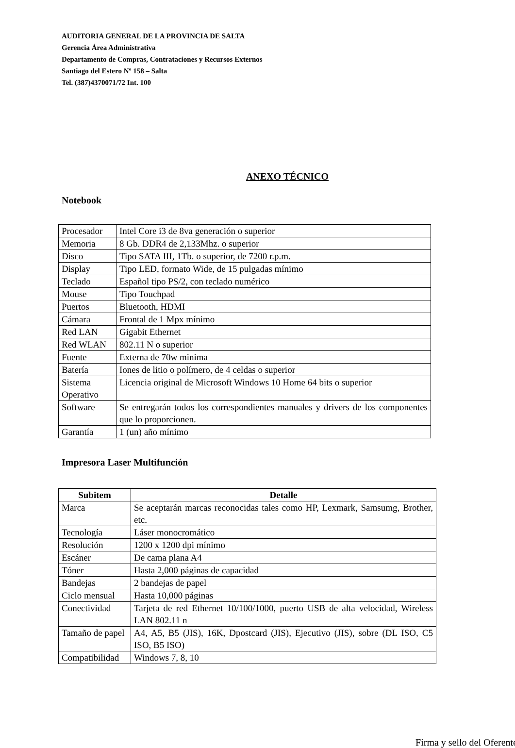AUDITORIA GENERAL DE LA PROVINCIA DE SALTA
Gerencia Área Administrativa
Departamento de Compras, Contrataciones y Recursos Externos
Santiago del Estero Nº 158 – Salta
Tel. (387)4370071/72 Int. 100
ANEXO TÉCNICO
Notebook
| Procesador | Intel Core i3 de 8va generación o superior |
| Memoria | 8 Gb. DDR4 de 2,133Mhz. o superior |
| Disco | Tipo SATA III, 1Tb. o superior, de 7200 r.p.m. |
| Display | Tipo LED, formato Wide, de 15 pulgadas mínimo |
| Teclado | Español tipo PS/2, con teclado numérico |
| Mouse | Tipo Touchpad |
| Puertos | Bluetooth, HDMI |
| Cámara | Frontal de 1 Mpx mínimo |
| Red LAN | Gigabit Ethernet |
| Red WLAN | 802.11 N o superior |
| Fuente | Externa de 70w minima |
| Batería | Iones de litio o polímero, de 4 celdas o superior |
| Sistema Operativo | Licencia original de Microsoft Windows 10 Home 64 bits o superior |
| Software | Se entregarán todos los correspondientes manuales y drivers de los componentes que lo proporcionen. |
| Garantía | 1 (un) año mínimo |
Impresora Laser Multifunción
| Subitem | Detalle |
| --- | --- |
| Marca | Se aceptarán marcas reconocidas tales como HP, Lexmark, Samsumg, Brother, etc. |
| Tecnología | Láser monocromático |
| Resolución | 1200 x 1200 dpi mínimo |
| Escáner | De cama plana A4 |
| Tóner | Hasta 2,000 páginas de capacidad |
| Bandejas | 2 bandejas de papel |
| Ciclo mensual | Hasta 10,000 páginas |
| Conectividad | Tarjeta de red Ethernet 10/100/1000, puerto USB de alta velocidad, Wireless LAN 802.11 n |
| Tamaño de papel | A4, A5, B5 (JIS), 16K, Dpostcard (JIS), Ejecutivo (JIS), sobre (DL ISO, C5 ISO, B5 ISO) |
| Compatibilidad | Windows 7, 8, 10 |
Firma y sello del Oferente